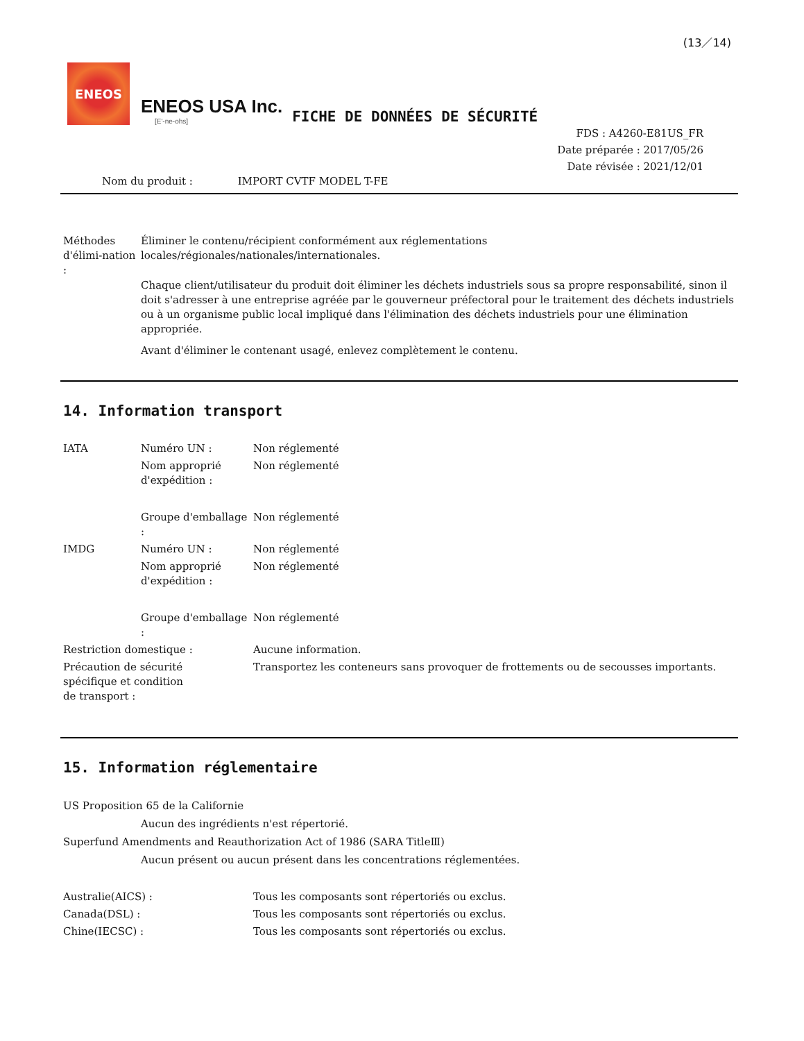(13／14)
ENEOS
ENEOS USA Inc.
[E'-ne-ohs]
FICHE DE DONNÉES DE SÉCURITÉ
FDS : A4260-E81US_FR
Date préparée : 2017/05/26
Date révisée : 2021/12/01
Nom du produit : IMPORT CVTF MODEL T-FE
| Méthodes d'élimi-nation : | Éliminer le contenu/récipient conformément aux réglementations locales/régionales/nationales/internationales. Chaque client/utilisateur du produit doit éliminer les déchets industriels sous sa propre responsabilité, sinon il doit s'adresser à une entreprise agréée par le gouverneur préfectoral pour le traitement des déchets industriels ou à un organisme public local impliqué dans l'élimination des déchets industriels pour une élimination appropriée. Avant d'éliminer le contenant usagé, enlevez complètement le contenu. |
14. Information transport
| IATA | Numéro UN : | Non réglementé |
| | Nom approprié d'expédition : | Non réglementé |
| | Groupe d'emballage : | Non réglementé |
| IMDG | Numéro UN : | Non réglementé |
| | Nom approprié d'expédition : | Non réglementé |
| | Groupe d'emballage : | Non réglementé |
| Restriction domestique : | | Aucune information. |
| Précaution de sécurité spécifique et condition de transport : | | Transportez les conteneurs sans provoquer de frottements ou de secousses importants. |
15. Information réglementaire
US Proposition 65 de la Californie
Aucun des ingrédients n'est répertorié.
Superfund Amendments and Reauthorization Act of 1986 (SARA TitleⅢ)
Aucun présent ou aucun présent dans les concentrations réglementées.
| Australie(AICS) : | Tous les composants sont répertoriés ou exclus. |
| Canada(DSL) : | Tous les composants sont répertoriés ou exclus. |
| Chine(IECSC) : | Tous les composants sont répertoriés ou exclus. |